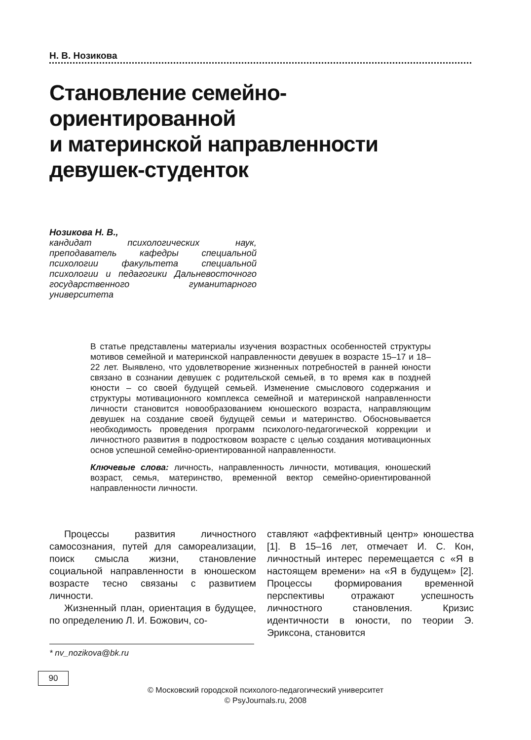Н. В. Нозикова
Становление семейно-
ориентированной
и материнской направленности
девушек-студенток
Нозикова Н. В.,
кандидат психологических наук, преподаватель кафедры специальной психологии факультета специальной психологии и педагогики Дальневосточного государственного гуманитарного университета
В статье представлены материалы изучения возрастных особенностей структуры мотивов семейной и материнской направленности девушек в возрасте 15–17 и 18–22 лет. Выявлено, что удовлетворение жизненных потребностей в ранней юности связано в сознании девушек с родительской семьей, в то время как в поздней юности – со своей будущей семьей. Изменение смыслового содержания и структуры мотивационного комплекса семейной и материнской направленности личности становится новообразованием юношеского возраста, направляющим девушек на создание своей будущей семьи и материнство. Обосновывается необходимость проведения программ психолого-педагогической коррекции и личностного развития в подростковом возрасте с целью создания мотивационных основ успешной семейно-ориентированной направленности.
Ключевые слова: личность, направленность личности, мотивация, юношеский возраст, семья, материнство, временной вектор семейно-ориентированной направленности личности.
Процессы развития личностного самосознания, путей для самореализации, поиск смысла жизни, становление социальной направленности в юношеском возрасте тесно связаны с развитием личности.
Жизненный план, ориентация в будущее, по определению Л. И. Божович, со-
ставляют «аффективный центр» юношества [1]. В 15–16 лет, отмечает И. С. Кон, личностный интерес перемещается с «Я в настоящем времени» на «Я в будущем» [2]. Процессы формирования временной перспективы отражают успешность личностного становления. Кризис идентичности в юности, по теории Э. Эриксона, становится
* nv_nozikova@bk.ru
90
© Московский городской психолого-педагогический университет
© PsyJournals.ru, 2008